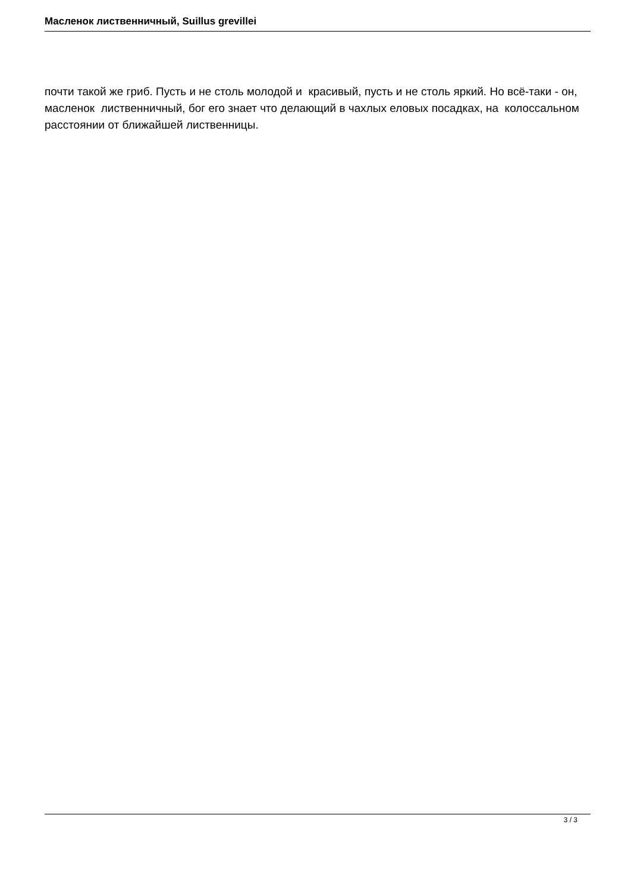Масленок лиственничный, Suillus grevillei
почти такой же гриб. Пусть и не столь молодой и красивый, пусть и не столь яркий. Но всё-таки - он, масленок лиственничный, бог его знает что делающий в чахлых еловых посадках, на колоссальном расстоянии от ближайшей лиственницы.
3 / 3